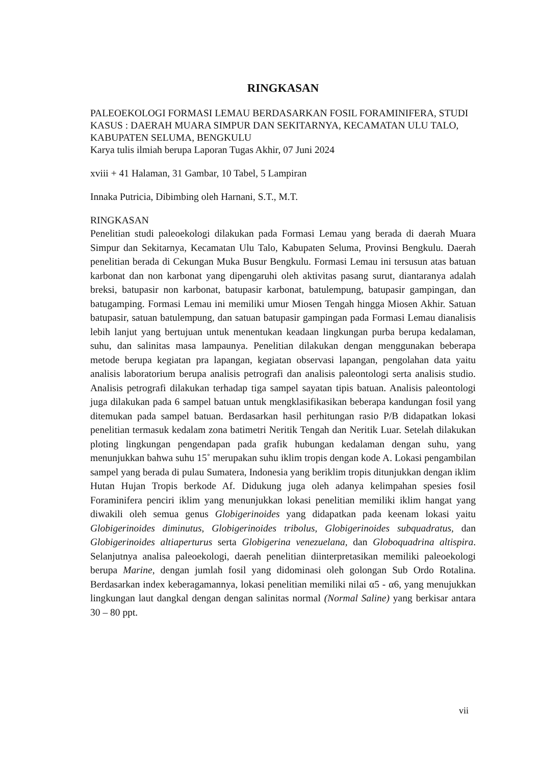RINGKASAN
PALEOEKOLOGI FORMASI LEMAU BERDASARKAN FOSIL FORAMINIFERA, STUDI KASUS : DAERAH MUARA SIMPUR DAN SEKITARNYA, KECAMATAN ULU TALO, KABUPATEN SELUMA, BENGKULU
Karya tulis ilmiah berupa Laporan Tugas Akhir, 07 Juni 2024
xviii + 41 Halaman, 31 Gambar, 10 Tabel, 5 Lampiran
Innaka Putricia, Dibimbing oleh Harnani, S.T., M.T.
RINGKASAN
Penelitian studi paleoekologi dilakukan pada Formasi Lemau yang berada di daerah Muara Simpur dan Sekitarnya, Kecamatan Ulu Talo, Kabupaten Seluma, Provinsi Bengkulu. Daerah penelitian berada di Cekungan Muka Busur Bengkulu. Formasi Lemau ini tersusun atas batuan karbonat dan non karbonat yang dipengaruhi oleh aktivitas pasang surut, diantaranya adalah breksi, batupasir non karbonat, batupasir karbonat, batulempung, batupasir gampingan, dan batugamping. Formasi Lemau ini memiliki umur Miosen Tengah hingga Miosen Akhir. Satuan batupasir, satuan batulempung, dan satuan batupasir gampingan pada Formasi Lemau dianalisis lebih lanjut yang bertujuan untuk menentukan keadaan lingkungan purba berupa kedalaman, suhu, dan salinitas masa lampaunya. Penelitian dilakukan dengan menggunakan beberapa metode berupa kegiatan pra lapangan, kegiatan observasi lapangan, pengolahan data yaitu analisis laboratorium berupa analisis petrografi dan analisis paleontologi serta analisis studio. Analisis petrografi dilakukan terhadap tiga sampel sayatan tipis batuan. Analisis paleontologi juga dilakukan pada 6 sampel batuan untuk mengklasifikasikan beberapa kandungan fosil yang ditemukan pada sampel batuan. Berdasarkan hasil perhitungan rasio P/B didapatkan lokasi penelitian termasuk kedalam zona batimetri Neritik Tengah dan Neritik Luar. Setelah dilakukan ploting lingkungan pengendapan pada grafik hubungan kedalaman dengan suhu, yang menunjukkan bahwa suhu 15˚ merupakan suhu iklim tropis dengan kode A. Lokasi pengambilan sampel yang berada di pulau Sumatera, Indonesia yang beriklim tropis ditunjukkan dengan iklim Hutan Hujan Tropis berkode Af. Didukung juga oleh adanya kelimpahan spesies fosil Foraminifera penciri iklim yang menunjukkan lokasi penelitian memiliki iklim hangat yang diwakili oleh semua genus Globigerinoides yang didapatkan pada keenam lokasi yaitu Globigerinoides diminutus, Globigerinoides tribolus, Globigerinoides subquadratus, dan Globigerinoides altiaperturus serta Globigerina venezuelana, dan Globoquadrina altispira. Selanjutnya analisa paleoekologi, daerah penelitian diinterpretasikan memiliki paleoekologi berupa Marine, dengan jumlah fosil yang didominasi oleh golongan Sub Ordo Rotalina. Berdasarkan index keberagamannya, lokasi penelitian memiliki nilai α5 - α6, yang menujukkan lingkungan laut dangkal dengan dengan salinitas normal (Normal Saline) yang berkisar antara 30 – 80 ppt.
vii